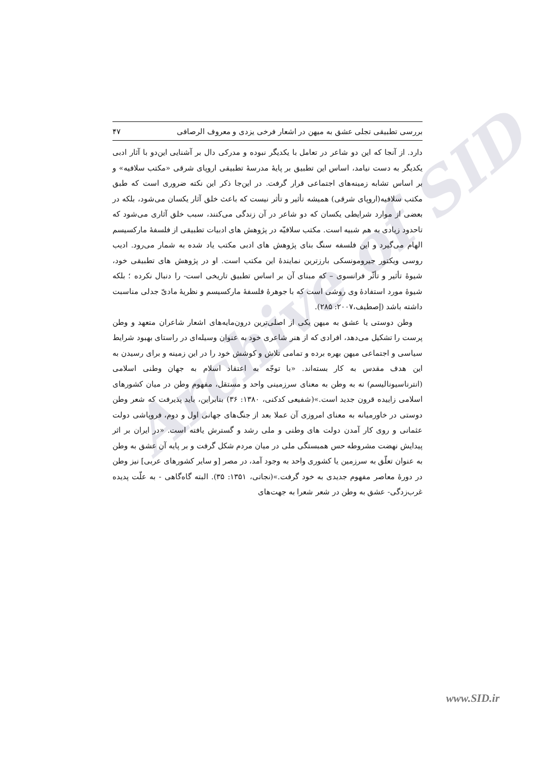Archive of SID
بررسی تطبیقی تجلی عشق به میهن در اشعار فرخی یزدی و معروف الرصافی ۴۷
دارد. از آنجا که این دو شاعر در تعامل با یکدیگر نبوده و مدرکی دال بر آشنایی این‌دو با آثار ادبی یکدیگر به دست نیامد، اساس این تطبیق بر پایهٔ مدرسهٔ تطبیقی اروپای شرقی «مکتب سلافیه» و بر اساس تشابه زمینه‌های اجتماعی قرار گرفت. در این‌جا ذکر این نکته ضروری است که طبق مکتب سلافیه(اروپای شرقی) همیشه تأثیر و تأثر نیست که باعث خلق آثار یکسان می‌شود، بلکه در بعضی از موارد شرایطی یکسان که دو شاعر در آن زندگی می‌کنند، سبب خلق آثاری می‌شود که تاحدود زیادی به هم شبیه است. مکتب سلافیّه در پژوهش های ادبیات تطبیقی از فلسفهٔ مارکسیسم الهام می‌گیرد و این فلسفه سنگ بنای پژوهش های ادبی مکتب یاد شده به شمار می‌رود. ادیب روسی ویکتور جیرومونسکی بارزترین نمایندهٔ این مکتب است. او در پژوهش های تطبیقی خود، شیوهٔ تأثیر و تأثّر فرانسوی – که مبنای آن بر اساس تطبیق تاریخی است- را دنبال نکرده ؛ بلکه شیوهٔ مورد استفادهٔ وی روشی است که با جوهرهٔ فلسفهٔ مارکسیسم و نظریهٔ مادیّ جدلی مناسبت داشته باشد (إصطیف،۲۰۰۷: ۲۸۵).
وطن دوستی یا عشق به میهن یکی از اصلی‌ترین درون‌مایه‌های اشعار شاعران متعهد و وطن پرست را تشکیل می‌دهد، افرادی که از هنر شاعری خود به عنوان وسیله‌ای در راستای بهبود شرایط سیاسی و اجتماعی میهن بهره برده و تمامی تلاش و کوشش خود را در این زمینه و برای رسیدن به این هدف مقدس به کار بسته‌اند. «با توجّه به اعتقاد اسلام به جهان وطنی اسلامی (انترناسیونالیسم) نه به وطن به معنای سرزمینی واحد و مستقل، مفهوم وطن در میان کشورهای اسلامی زاییده قرون جدید است.»(شفیعی کدکنی، ۱۳۸۰: ۳۶) بنابراین، باید پذیرفت که شعر وطن دوستی در خاورمیانه به معنای امروزی آن عملا بعد از جنگ‌های جهانی اول و دوم، فروپاشی دولت عثمانی و روی کار آمدن دولت های وطنی و ملی رشد و گسترش یافته است. «در ایران بر اثر پیدایش نهضت مشروطه حس همبستگی ملی در میان مردم شکل گرفت و بر پایه آن عشق به وطن به عنوان تعلّق به سرزمین یا کشوری واحد به وجود آمد، در مصر [و سایر کشورهای عربی] نیز وطن در دورهٔ معاصر مفهوم جدیدی به خود گرفت.»(نجاتی، ۱۳۵۱: ۳۵). البته گاه‌گاهی - به علّت پدیده غرب‌زدگی- عشق به وطن در شعر شعرا به جهت‌های
www.SID.ir